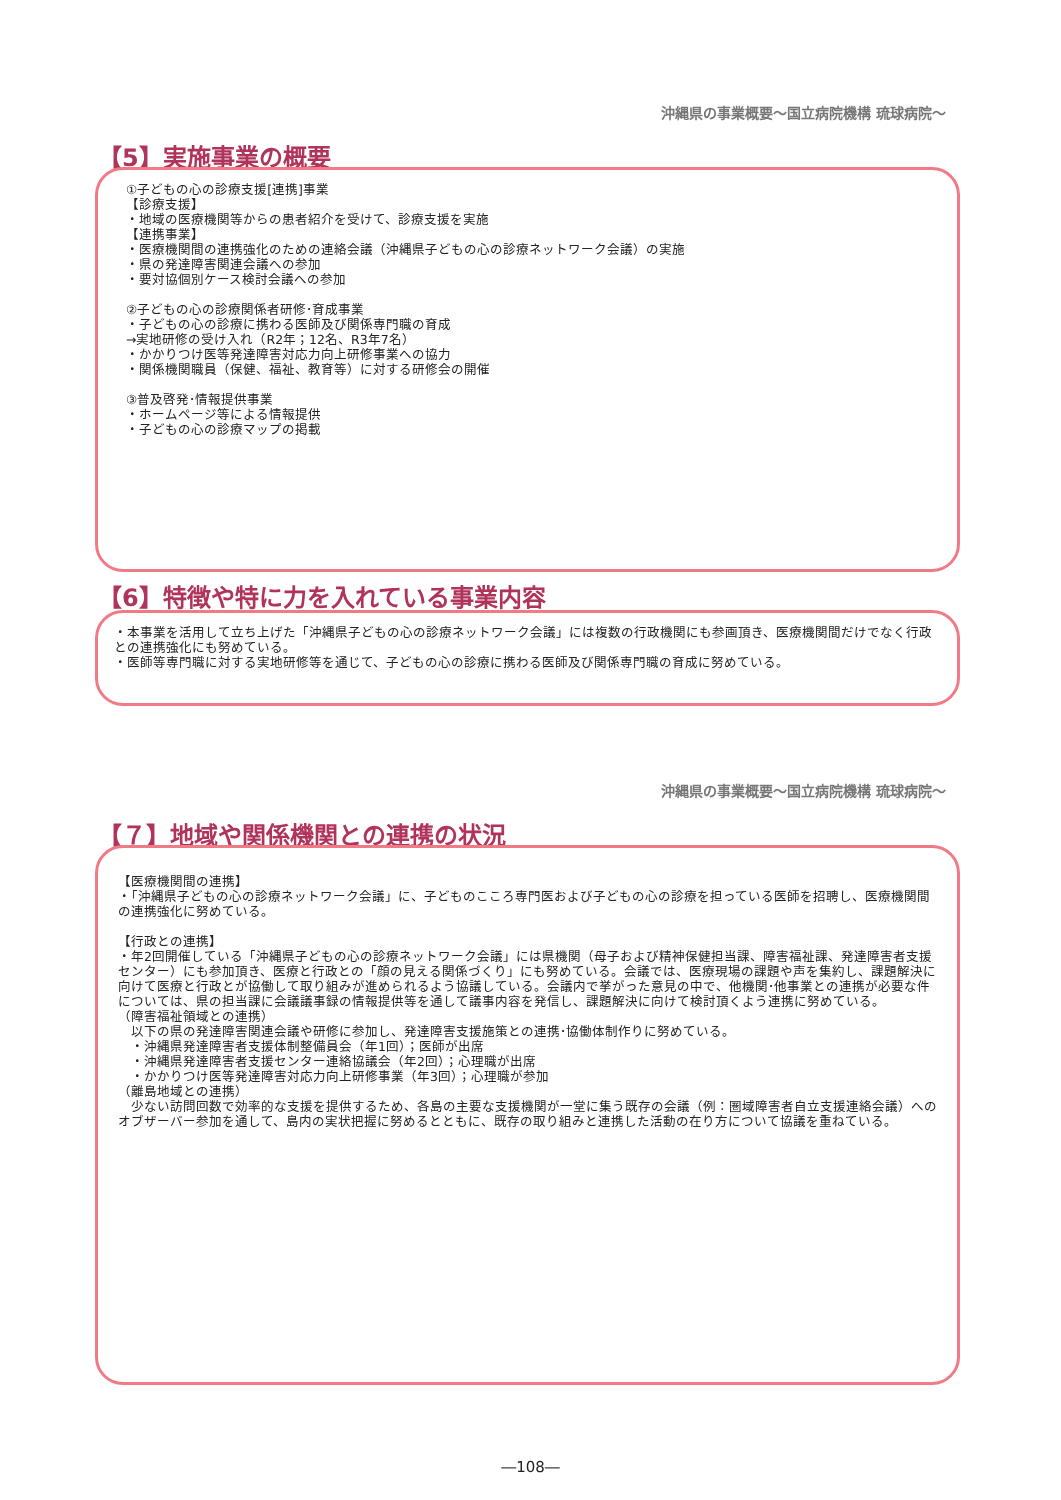沖縄県の事業概要～国立病院機構 琉球病院～
【5】実施事業の概要
①子どもの心の診療支援[連携]事業
【診療支援】
・地域の医療機関等からの患者紹介を受けて、診療支援を実施
【連携事業】
・医療機関間の連携強化のための連絡会議（沖縄県子どもの心の診療ネットワーク会議）の実施
・県の発達障害関連会議への参加
・要対協個別ケース検討会議への参加
②子どもの心の診療関係者研修･育成事業
・子どもの心の診療に携わる医師及び関係専門職の育成
→実地研修の受け入れ（R2年；12名、R3年7名）
・かかりつけ医等発達障害対応力向上研修事業への協力
・関係機関職員（保健、福祉、教育等）に対する研修会の開催
③普及啓発･情報提供事業
・ホームページ等による情報提供
・子どもの心の診療マップの掲載
【6】特徴や特に力を入れている事業内容
・本事業を活用して立ち上げた「沖縄県子どもの心の診療ネットワーク会議」には複数の行政機関にも参画頂き、医療機関間だけでなく行政との連携強化にも努めている。
・医師等専門職に対する実地研修等を通じて、子どもの心の診療に携わる医師及び関係専門職の育成に努めている。
沖縄県の事業概要～国立病院機構 琉球病院～
【７】地域や関係機関との連携の状況
【医療機関間の連携】
・「沖縄県子どもの心の診療ネットワーク会議」に、子どものこころ専門医および子どもの心の診療を担っている医師を招聘し、医療機関間の連携強化に努めている。
【行政との連携】
・年2回開催している「沖縄県子どもの心の診療ネットワーク会議」には県機関（母子および精神保健担当課、障害福祉課、発達障害者支援センター）にも参加頂き、医療と行政との「顔の見える関係づくり」にも努めている。会議では、医療現場の課題や声を集約し、課題解決に向けて医療と行政とが協働して取り組みが進められるよう協議している。会議内で挙がった意見の中で、他機関･他事業との連携が必要な件については、県の担当課に会議議事録の情報提供等を通して議事内容を発信し、課題解決に向けて検討頂くよう連携に努めている。
（障害福祉領域との連携）
　以下の県の発達障害関連会議や研修に参加し、発達障害支援施策との連携･協働体制作りに努めている。
　・沖縄県発達障害者支援体制整備員会（年1回）；医師が出席
　・沖縄県発達障害者支援センター連絡協議会（年2回）；心理職が出席
　・かかりつけ医等発達障害対応力向上研修事業（年3回）；心理職が参加
（離島地域との連携）
　少ない訪問回数で効率的な支援を提供するため、各島の主要な支援機関が一堂に集う既存の会議（例：圏域障害者自立支援連絡会議）へのオブザーバー参加を通して、島内の実状把握に努めるとともに、既存の取り組みと連携した活動の在り方について協議を重ねている。
―108―